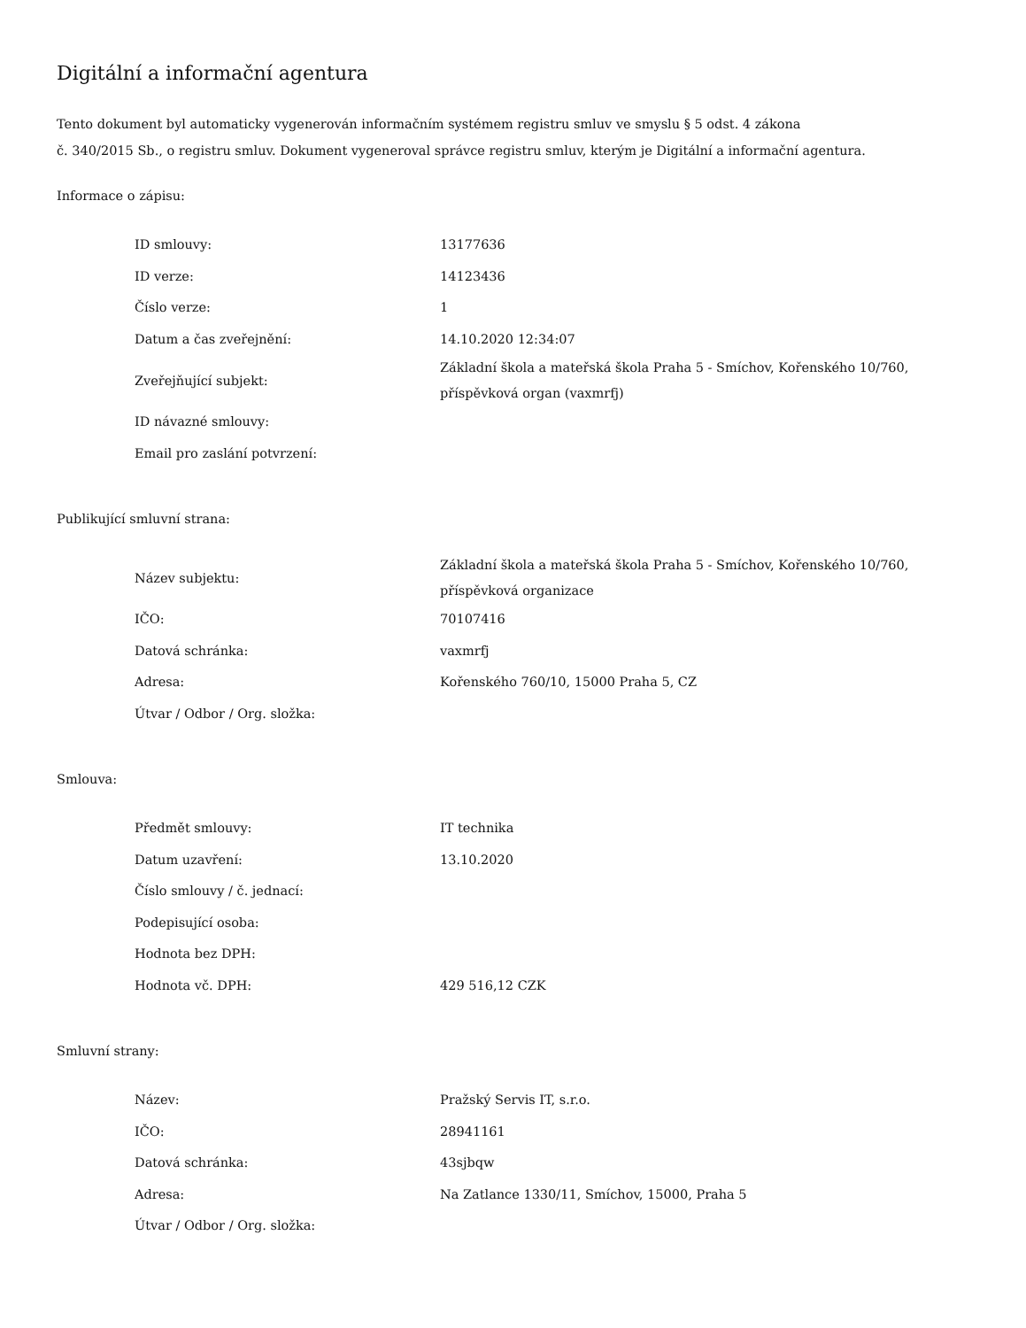Digitální a informační agentura
Tento dokument byl automaticky vygenerován informačním systémem registru smluv ve smyslu § 5 odst. 4 zákona
č. 340/2015 Sb., o registru smluv. Dokument vygeneroval správce registru smluv, kterým je Digitální a informační agentura.
Informace o zápisu:
| ID smlouvy: | 13177636 |
| ID verze: | 14123436 |
| Číslo verze: | 1 |
| Datum a čas zveřejnění: | 14.10.2020 12:34:07 |
| Zveřejňující subjekt: | Základní škola a mateřská škola Praha 5 - Smíchov, Kořenského 10/760, příspěvková organ (vaxmrfj) |
| ID návazné smlouvy: | |
| Email pro zaslání potvrzení: | |
Publikující smluvní strana:
| Název subjektu: | Základní škola a mateřská škola Praha 5 - Smíchov, Kořenského 10/760, příspěvková organizace |
| IČO: | 70107416 |
| Datová schránka: | vaxmrfj |
| Adresa: | Kořenského 760/10, 15000 Praha 5, CZ |
| Útvar / Odbor / Org. složka: | |
Smlouva:
| Předmět smlouvy: | IT technika |
| Datum uzavření: | 13.10.2020 |
| Číslo smlouvy / č. jednací: | |
| Podepisující osoba: | |
| Hodnota bez DPH: | |
| Hodnota vč. DPH: | 429 516,12 CZK |
Smluvní strany:
| Název: | Pražský Servis IT, s.r.o. |
| IČO: | 28941161 |
| Datová schránka: | 43sjbqw |
| Adresa: | Na Zatlance 1330/11, Smíchov, 15000, Praha 5 |
| Útvar / Odbor / Org. složka: | |